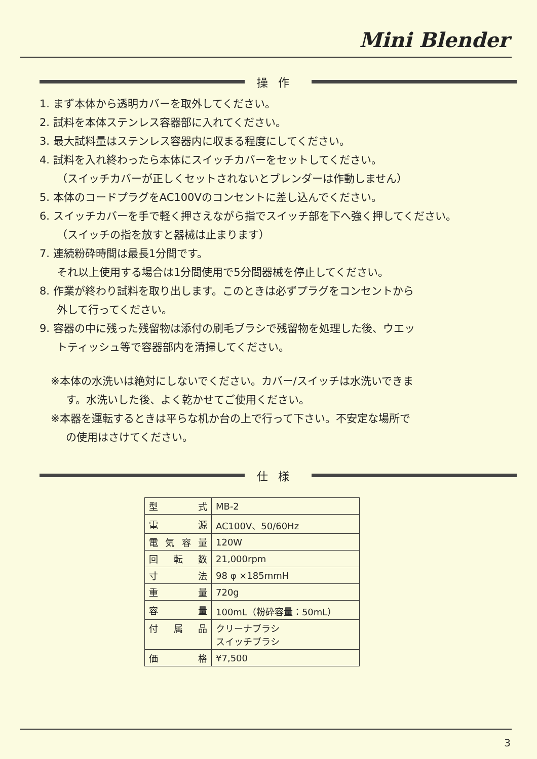Mini Blender
操作
1. まず本体から透明カバーを取外してください。
2. 試料を本体ステンレス容器部に入れてください。
3. 最大試料量はステンレス容器内に収まる程度にしてください。
4. 試料を入れ終わったら本体にスイッチカバーをセットしてください。
（スイッチカバーが正しくセットされないとブレンダーは作動しません）
5. 本体のコードプラグをAC100Vのコンセントに差し込んでください。
6. スイッチカバーを手で軽く押さえながら指でスイッチ部を下へ強く押してください。
（スイッチの指を放すと器械は止まります）
7. 連続粉砕時間は最長1分間です。
それ以上使用する場合は1分間使用で5分間器械を停止してください。
8. 作業が終わり試料を取り出します。このときは必ずプラグをコンセントから
外して行ってください。
9. 容器の中に残った残留物は添付の刷毛ブラシで残留物を処理した後、ウエッ
トティッシュ等で容器部内を清掃してください。
※本体の水洗いは絶対にしないでください。カバー/スイッチは水洗いできま
す。水洗いした後、よく乾かせてご使用ください。
※本器を運転するときは平らな机か台の上で行って下さい。不安定な場所で
の使用はさけてください。
仕様
| 型 式 | MB-2 |
| 電 源 | AC100V、50/60Hz |
| 電気容量 | 120W |
| 回転数 | 21,000rpm |
| 寸 法 | 98 φ ×185mmH |
| 重 量 | 720g |
| 容 量 | 100mL（粉砕容量：50mL） |
| 付属品 | クリーナブラシ スイッチブラシ |
| 価 格 | ¥7,500 |
3